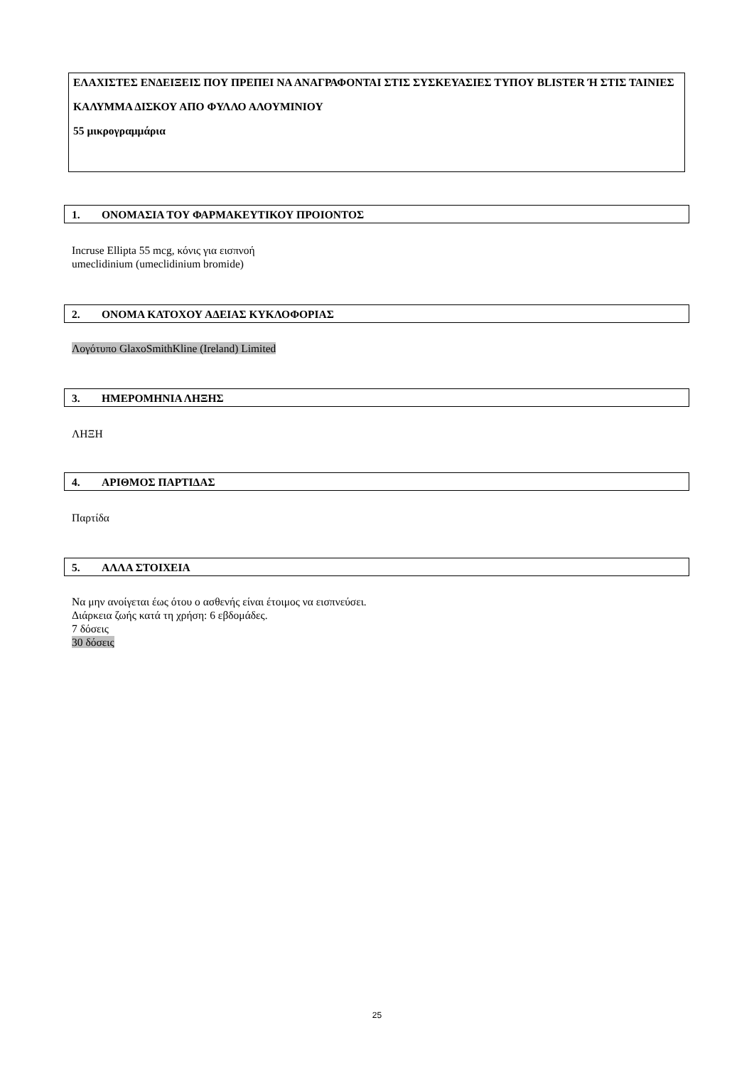ΕΛΑΧΙΣΤΕΣ ΕΝΔΕΙΞΕΙΣ ΠΟΥ ΠΡΕΠΕΙ ΝΑ ΑΝΑΓΡΑΦΟΝΤΑΙ ΣΤΙΣ ΣΥΣΚΕΥΑΣΙΕΣ ΤΥΠΟΥ BLISTER Ή ΣΤΙΣ ΤΑΙΝΙΕΣ
ΚΑΛΥΜΜΑ ΔΙΣΚΟΥ ΑΠΟ ΦΥΛΛΟ ΑΛΟΥΜΙΝΙΟΥ
55 μικρογραμμάρια
1. ΟΝΟΜΑΣΙΑ ΤΟΥ ΦΑΡΜΑΚΕΥΤΙΚΟΥ ΠΡΟΙΟΝΤΟΣ
Incruse Ellipta 55 mcg, κόνις για εισπνοή
umeclidinium (umeclidinium bromide)
2. ΟΝΟΜΑ ΚΑΤΟΧΟΥ ΑΔΕΙΑΣ ΚΥΚΛΟΦΟΡΙΑΣ
Λογότυπο GlaxoSmithKline (Ireland) Limited
3. ΗΜΕΡΟΜΗΝΙΑ ΛΗΞΗΣ
ΛΗΞΗ
4. ΑΡΙΘΜΟΣ ΠΑΡΤΙΔΑΣ
Παρτίδα
5. ΑΛΛΑ ΣΤΟΙΧΕΙΑ
Να μην ανοίγεται έως ότου ο ασθενής είναι έτοιμος να εισπνεύσει.
Διάρκεια ζωής κατά τη χρήση: 6 εβδομάδες.
7 δόσεις
30 δόσεις
25